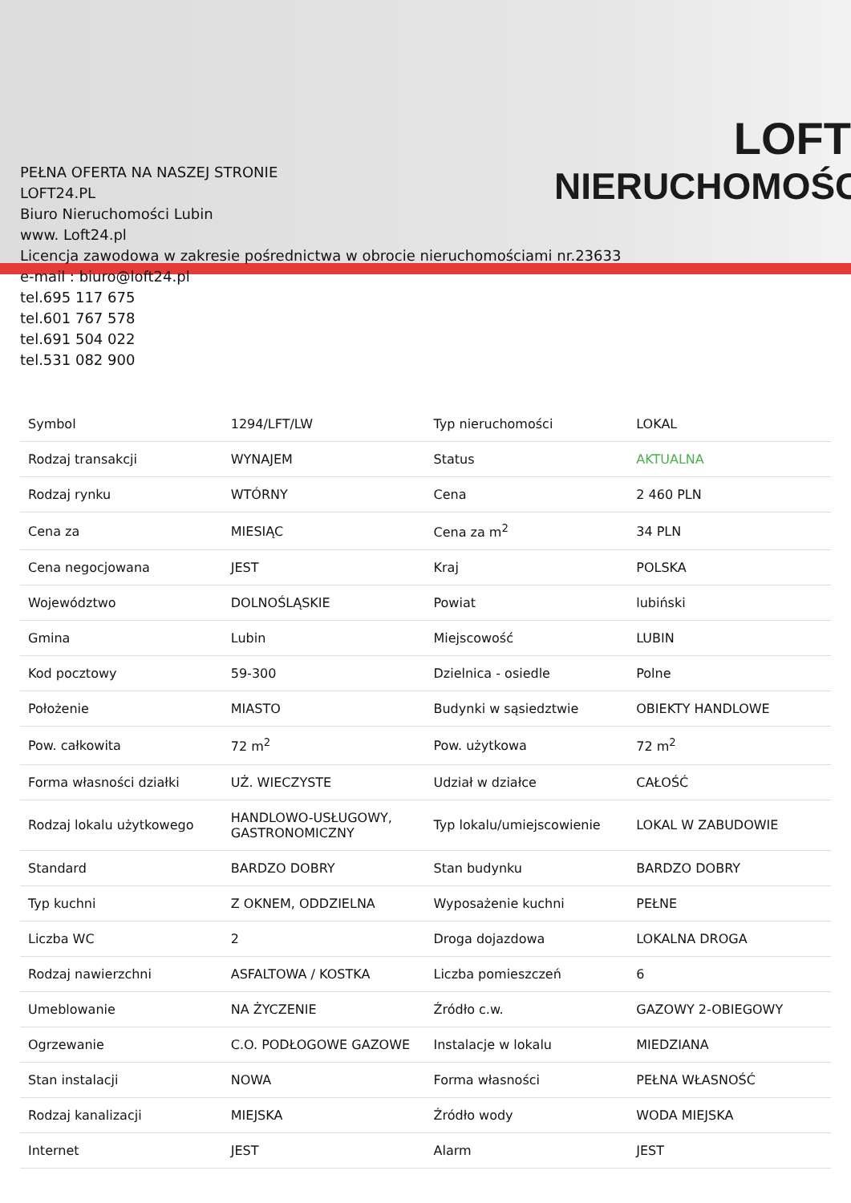LOFT
NIERUCHOMOŚCI
PEŁNA OFERTA NA NASZEJ STRONIE
LOFT24.PL
Biuro Nieruchomości Lubin
www. Loft24.pl
Licencja zawodowa w zakresie pośrednictwa w obrocie nieruchomościami nr.23633
e-mail : biuro@loft24.pl
tel.695 117 675
tel.601 767 578
tel.691 504 022
tel.531 082 900
| Symbol | 1294/LFT/LW | Typ nieruchomości | LOKAL |
| Rodzaj transakcji | WYNAJEM | Status | AKTUALNA |
| Rodzaj rynku | WTÓRNY | Cena | 2 460 PLN |
| Cena za | MIESIĄC | Cena za m<sup>2</sup> | 34 PLN |
| Cena negocjowana | JEST | Kraj | POLSKA |
| Województwo | DOLNOŚLĄSKIE | Powiat | lubiński |
| Gmina | Lubin | Miejscowość | LUBIN |
| Kod pocztowy | 59-300 | Dzielnica - osiedle | Polne |
| Położenie | MIASTO | Budynki w sąsiedztwie | OBIEKTY HANDLOWE |
| Pow. całkowita | 72 m<sup>2</sup> | Pow. użytkowa | 72 m<sup>2</sup> |
| Forma własności działki | UŻ. WIECZYSTE | Udział w działce | CAŁOŚĆ |
| Rodzaj lokalu użytkowego | HANDLOWO-USŁUGOWY, GASTRONOMICZNY | Typ lokalu/umiejscowienie | LOKAL W ZABUDOWIE |
| Standard | BARDZO DOBRY | Stan budynku | BARDZO DOBRY |
| Typ kuchni | Z OKNEM, ODDZIELNA | Wyposażenie kuchni | PEŁNE |
| Liczba WC | 2 | Droga dojazdowa | LOKALNA DROGA |
| Rodzaj nawierzchni | ASFALTOWA / KOSTKA | Liczba pomieszczeń | 6 |
| Umeblowanie | NA ŻYCZENIE | Źródło c.w. | GAZOWY 2-OBIEGOWY |
| Ogrzewanie | C.O. PODŁOGOWE GAZOWE | Instalacje w lokalu | MIEDZIANA |
| Stan instalacji | NOWA | Forma własności | PEŁNA WŁASNOŚĆ |
| Rodzaj kanalizacji | MIEJSKA | Źródło wody | WODA MIEJSKA |
| Internet | JEST | Alarm | JEST |